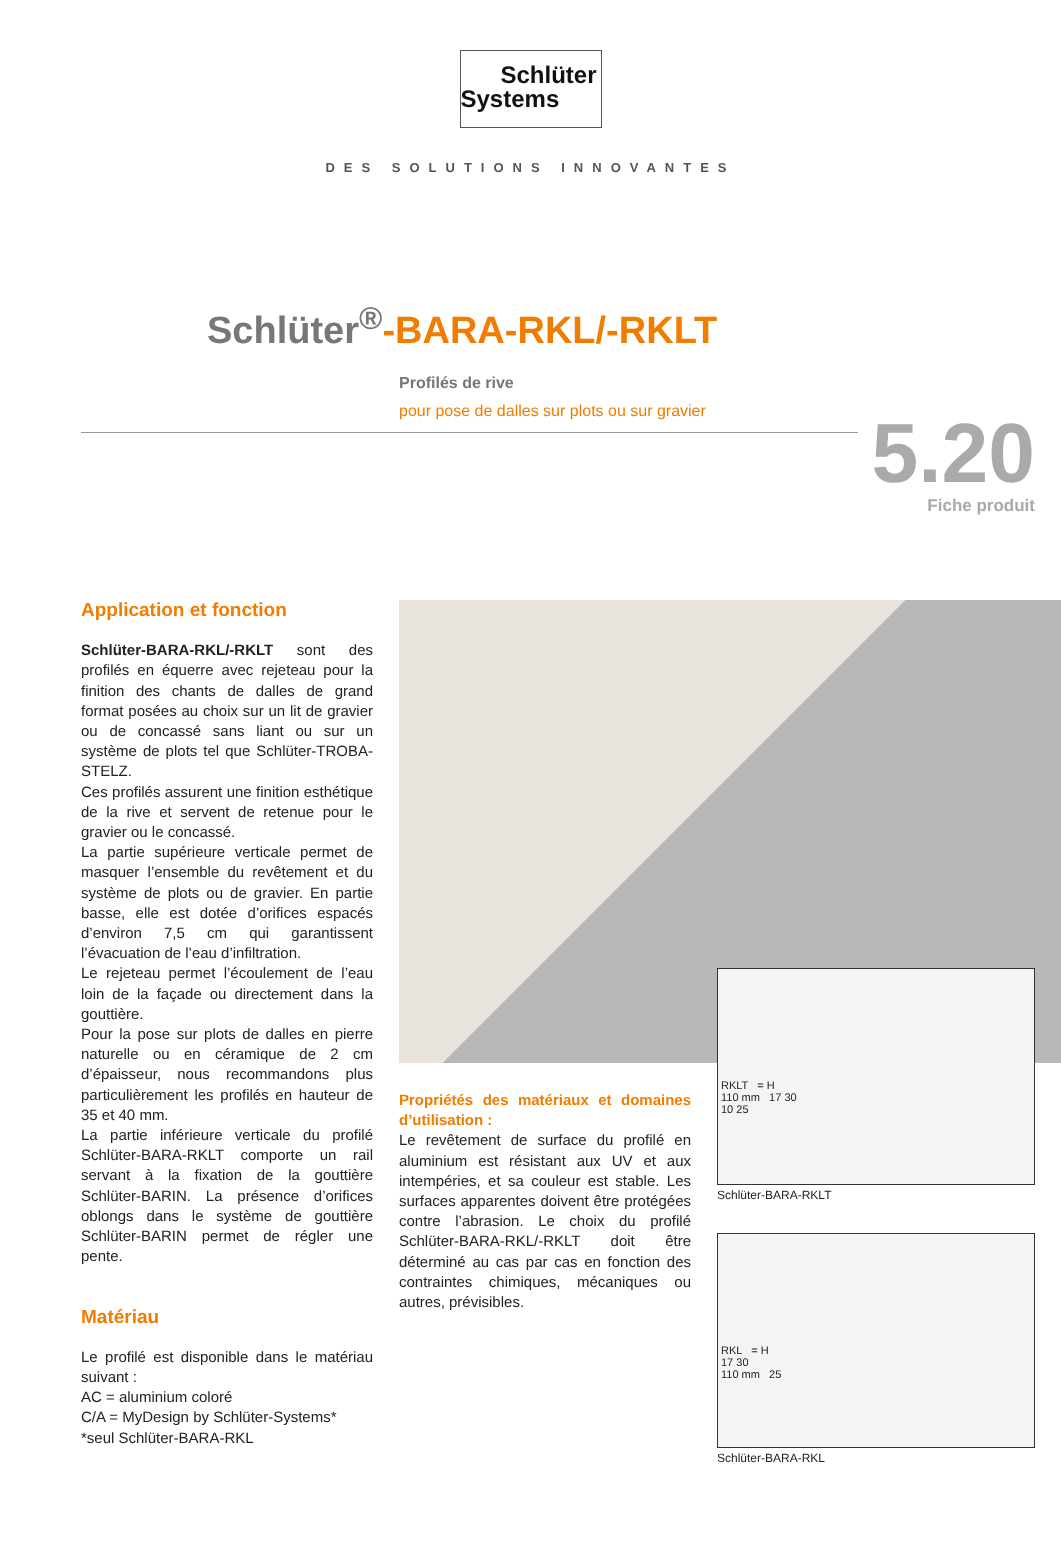Schlüter
Systems
DES SOLUTIONS INNOVANTES
Schlüter<sup>®</sup>-BARA-RKL/-RKLT
Profilés de rive
pour pose de dalles sur plots ou sur gravier
5.20
Fiche produit
Application et fonction
Schlüter-BARA-RKL/-RKLT sont des profilés en équerre avec rejeteau pour la finition des chants de dalles de grand format posées au choix sur un lit de gravier ou de concassé sans liant ou sur un système de plots tel que Schlüter-TROBA-STELZ.
Ces profilés assurent une finition esthétique de la rive et servent de retenue pour le gravier ou le concassé.
La partie supérieure verticale permet de masquer l’ensemble du revêtement et du système de plots ou de gravier. En partie basse, elle est dotée d’orifices espacés d’environ 7,5 cm qui garantissent l’évacuation de l’eau d’infiltration.
Le rejeteau permet l’écoulement de l’eau loin de la façade ou directement dans la gouttière.
Pour la pose sur plots de dalles en pierre naturelle ou en céramique de 2 cm d’épaisseur, nous recommandons plus particulièrement les profilés en hauteur de 35 et 40 mm.
La partie inférieure verticale du profilé Schlüter-BARA-RKLT comporte un rail servant à la fixation de la gouttière Schlüter-BARIN. La présence d’orifices oblongs dans le système de gouttière Schlüter-BARIN permet de régler une pente.
Matériau
Le profilé est disponible dans le matériau suivant :
AC = aluminium coloré
C/A = MyDesign by Schlüter-Systems*
*seul Schlüter-BARA-RKL
Propriétés des matériaux et domaines d’utilisation :
Le revêtement de surface du profilé en aluminium est résistant aux UV et aux intempéries, et sa couleur est stable. Les surfaces apparentes doivent être protégées contre l’abrasion. Le choix du profilé Schlüter-BARA-RKL/-RKLT doit être déterminé au cas par cas en fonction des contraintes chimiques, mécaniques ou autres, prévisibles.
RKLT = H
110 mm 17 30
10 25
Schlüter-BARA-RKLT
RKL = H
17 30
110 mm 25
Schlüter-BARA-RKL